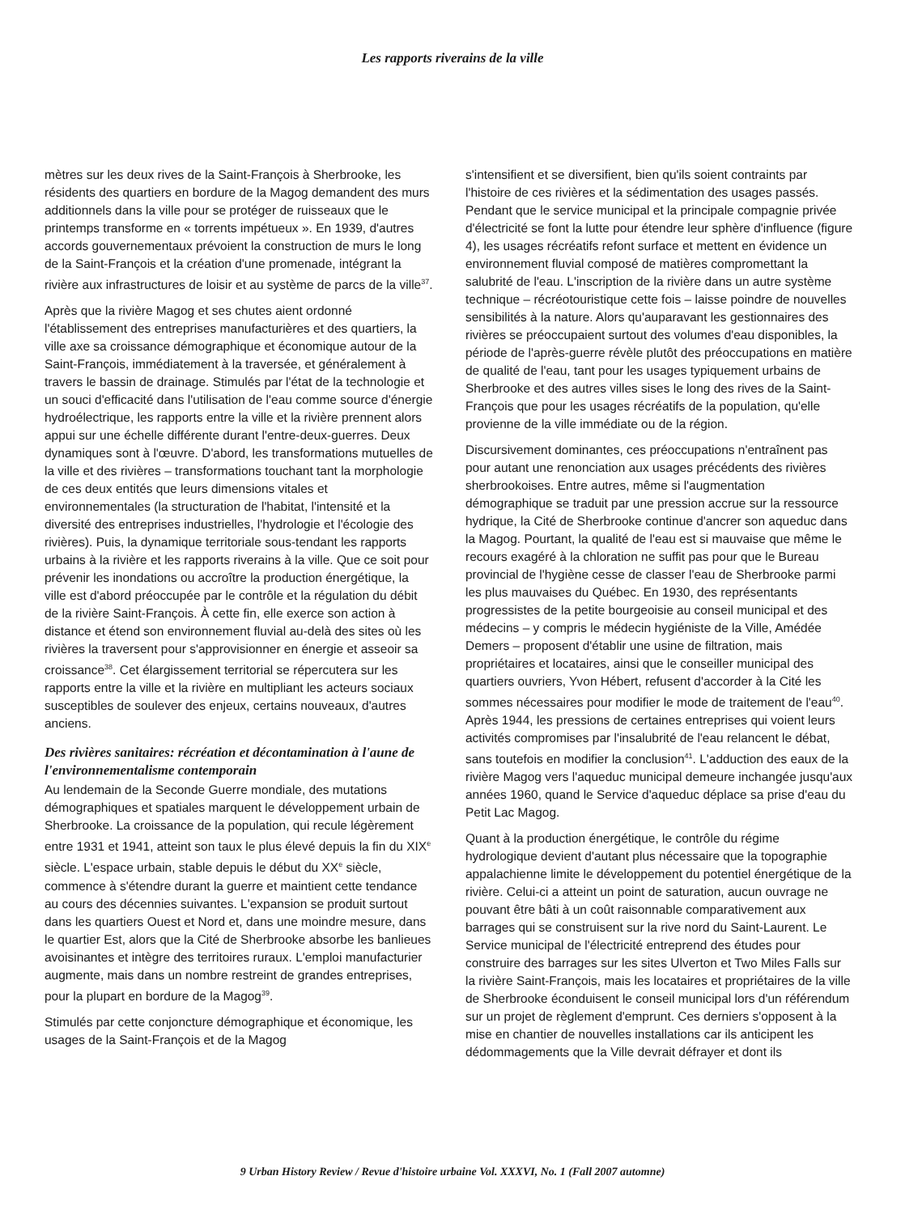Les rapports riverains de la ville
mètres sur les deux rives de la Saint-François à Sherbrooke, les résidents des quartiers en bordure de la Magog demandent des murs additionnels dans la ville pour se protéger de ruisseaux que le printemps transforme en « torrents impétueux ». En 1939, d'autres accords gouvernementaux prévoient la construction de murs le long de la Saint-François et la création d'une promenade, intégrant la rivière aux infrastructures de loisir et au système de parcs de la ville<sup>37</sup>.
Après que la rivière Magog et ses chutes aient ordonné l'établissement des entreprises manufacturières et des quartiers, la ville axe sa croissance démographique et économique autour de la Saint-François, immédiatement à la traversée, et généralement à travers le bassin de drainage. Stimulés par l'état de la technologie et un souci d'efficacité dans l'utilisation de l'eau comme source d'énergie hydroélectrique, les rapports entre la ville et la rivière prennent alors appui sur une échelle différente durant l'entre-deux-guerres. Deux dynamiques sont à l'œuvre. D'abord, les transformations mutuelles de la ville et des rivières – transformations touchant tant la morphologie de ces deux entités que leurs dimensions vitales et environnementales (la structuration de l'habitat, l'intensité et la diversité des entreprises industrielles, l'hydrologie et l'écologie des rivières). Puis, la dynamique territoriale sous-tendant les rapports urbains à la rivière et les rapports riverains à la ville. Que ce soit pour prévenir les inondations ou accroître la production énergétique, la ville est d'abord préoccupée par le contrôle et la régulation du débit de la rivière Saint-François. À cette fin, elle exerce son action à distance et étend son environnement fluvial au-delà des sites où les rivières la traversent pour s'approvisionner en énergie et asseoir sa croissance<sup>38</sup>. Cet élargissement territorial se répercutera sur les rapports entre la ville et la rivière en multipliant les acteurs sociaux susceptibles de soulever des enjeux, certains nouveaux, d'autres anciens.
Des rivières sanitaires: récréation et décontamination à l'aune de l'environnementalisme contemporain
Au lendemain de la Seconde Guerre mondiale, des mutations démographiques et spatiales marquent le développement urbain de Sherbrooke. La croissance de la population, qui recule légèrement entre 1931 et 1941, atteint son taux le plus élevé depuis la fin du XIX<sup>e</sup> siècle. L'espace urbain, stable depuis le début du XX<sup>e</sup> siècle, commence à s'étendre durant la guerre et maintient cette tendance au cours des décennies suivantes. L'expansion se produit surtout dans les quartiers Ouest et Nord et, dans une moindre mesure, dans le quartier Est, alors que la Cité de Sherbrooke absorbe les banlieues avoisinantes et intègre des territoires ruraux. L'emploi manufacturier augmente, mais dans un nombre restreint de grandes entreprises, pour la plupart en bordure de la Magog<sup>39</sup>.
Stimulés par cette conjoncture démographique et économique, les usages de la Saint-François et de la Magog
s'intensifient et se diversifient, bien qu'ils soient contraints par l'histoire de ces rivières et la sédimentation des usages passés. Pendant que le service municipal et la principale compagnie privée d'électricité se font la lutte pour étendre leur sphère d'influence (figure 4), les usages récréatifs refont surface et mettent en évidence un environnement fluvial composé de matières compromettant la salubrité de l'eau. L'inscription de la rivière dans un autre système technique – récréotouristique cette fois – laisse poindre de nouvelles sensibilités à la nature. Alors qu'auparavant les gestionnaires des rivières se préoccupaient surtout des volumes d'eau disponibles, la période de l'après-guerre révèle plutôt des préoccupations en matière de qualité de l'eau, tant pour les usages typiquement urbains de Sherbrooke et des autres villes sises le long des rives de la Saint-François que pour les usages récréatifs de la population, qu'elle provienne de la ville immédiate ou de la région.
Discursivement dominantes, ces préoccupations n'entraînent pas pour autant une renonciation aux usages précédents des rivières sherbrookoises. Entre autres, même si l'augmentation démographique se traduit par une pression accrue sur la ressource hydrique, la Cité de Sherbrooke continue d'ancrer son aqueduc dans la Magog. Pourtant, la qualité de l'eau est si mauvaise que même le recours exagéré à la chloration ne suffit pas pour que le Bureau provincial de l'hygiène cesse de classer l'eau de Sherbrooke parmi les plus mauvaises du Québec. En 1930, des représentants progressistes de la petite bourgeoisie au conseil municipal et des médecins – y compris le médecin hygiéniste de la Ville, Amédée Demers – proposent d'établir une usine de filtration, mais propriétaires et locataires, ainsi que le conseiller municipal des quartiers ouvriers, Yvon Hébert, refusent d'accorder à la Cité les sommes nécessaires pour modifier le mode de traitement de l'eau<sup>40</sup>. Après 1944, les pressions de certaines entreprises qui voient leurs activités compromises par l'insalubrité de l'eau relancent le débat, sans toutefois en modifier la conclusion<sup>41</sup>. L'adduction des eaux de la rivière Magog vers l'aqueduc municipal demeure inchangée jusqu'aux années 1960, quand le Service d'aqueduc déplace sa prise d'eau du Petit Lac Magog.
Quant à la production énergétique, le contrôle du régime hydrologique devient d'autant plus nécessaire que la topographie appalachienne limite le développement du potentiel énergétique de la rivière. Celui-ci a atteint un point de saturation, aucun ouvrage ne pouvant être bâti à un coût raisonnable comparativement aux barrages qui se construisent sur la rive nord du Saint-Laurent. Le Service municipal de l'électricité entreprend des études pour construire des barrages sur les sites Ulverton et Two Miles Falls sur la rivière Saint-François, mais les locataires et propriétaires de la ville de Sherbrooke éconduisent le conseil municipal lors d'un référendum sur un projet de règlement d'emprunt. Ces derniers s'opposent à la mise en chantier de nouvelles installations car ils anticipent les dédommagements que la Ville devrait défrayer et dont ils
9 Urban History Review / Revue d'histoire urbaine Vol. XXXVI, No. 1 (Fall 2007 automne)